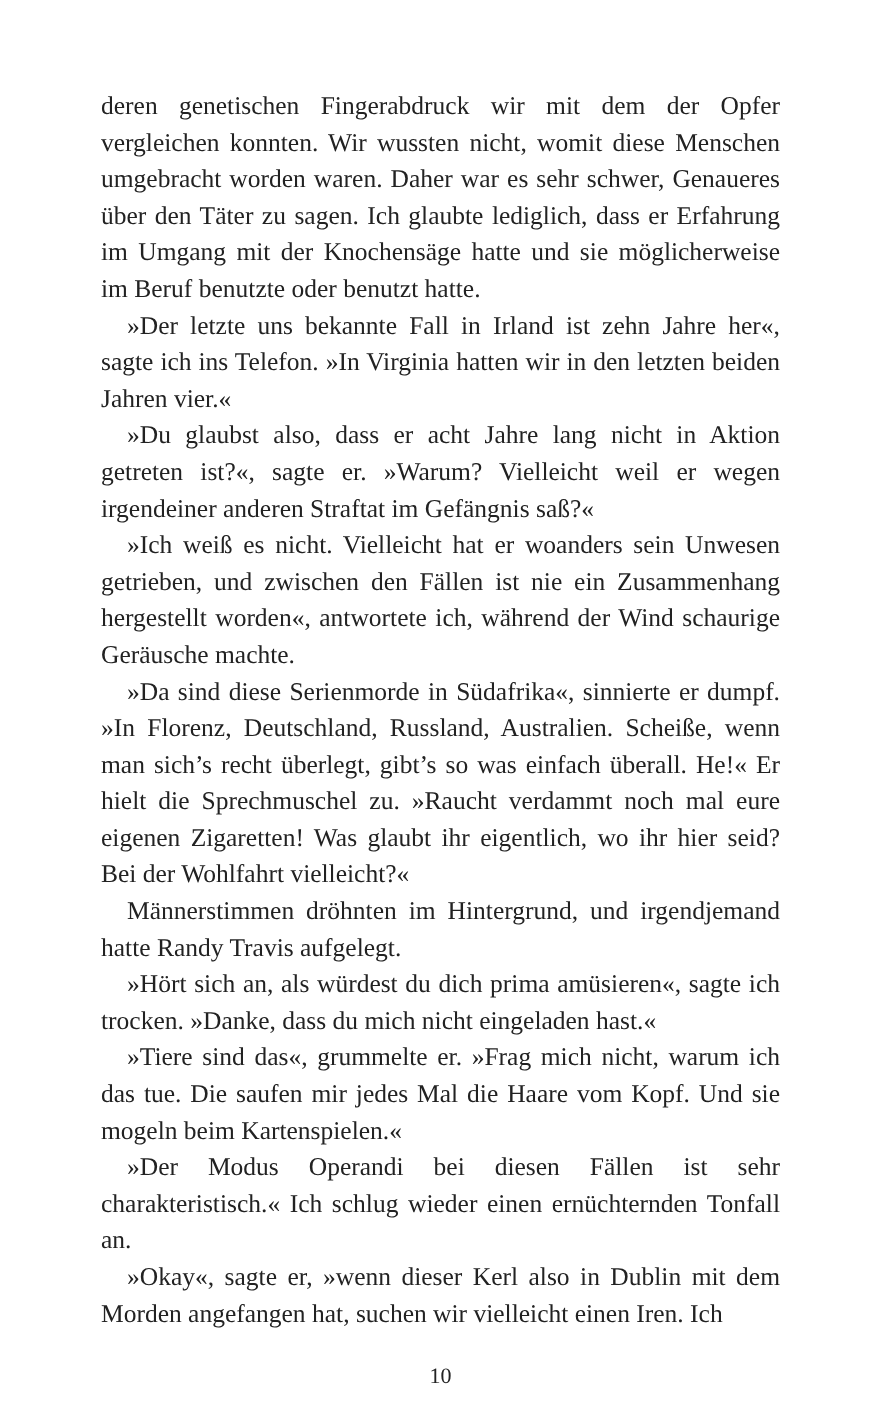deren genetischen Fingerabdruck wir mit dem der Opfer vergleichen konnten. Wir wussten nicht, womit diese Menschen umgebracht worden waren. Daher war es sehr schwer, Genaueres über den Täter zu sagen. Ich glaubte lediglich, dass er Erfahrung im Umgang mit der Knochensäge hatte und sie möglicherweise im Beruf benutzte oder benutzt hatte.
»Der letzte uns bekannte Fall in Irland ist zehn Jahre her«, sagte ich ins Telefon. »In Virginia hatten wir in den letzten beiden Jahren vier.«
»Du glaubst also, dass er acht Jahre lang nicht in Aktion getreten ist?«, sagte er. »Warum? Vielleicht weil er wegen irgendeiner anderen Straftat im Gefängnis saß?«
»Ich weiß es nicht. Vielleicht hat er woanders sein Unwesen getrieben, und zwischen den Fällen ist nie ein Zusammenhang hergestellt worden«, antwortete ich, während der Wind schaurige Geräusche machte.
»Da sind diese Serienmorde in Südafrika«, sinnierte er dumpf. »In Florenz, Deutschland, Russland, Australien. Scheiße, wenn man sich’s recht überlegt, gibt’s so was einfach überall. He!« Er hielt die Sprechmuschel zu. »Raucht verdammt noch mal eure eigenen Zigaretten! Was glaubt ihr eigentlich, wo ihr hier seid? Bei der Wohlfahrt vielleicht?«
Männerstimmen dröhnten im Hintergrund, und irgendjemand hatte Randy Travis aufgelegt.
»Hört sich an, als würdest du dich prima amüsieren«, sagte ich trocken. »Danke, dass du mich nicht eingeladen hast.«
»Tiere sind das«, grummelte er. »Frag mich nicht, warum ich das tue. Die saufen mir jedes Mal die Haare vom Kopf. Und sie mogeln beim Kartenspielen.«
»Der Modus Operandi bei diesen Fällen ist sehr charakteristisch.« Ich schlug wieder einen ernüchternden Tonfall an.
»Okay«, sagte er, »wenn dieser Kerl also in Dublin mit dem Morden angefangen hat, suchen wir vielleicht einen Iren. Ich
10